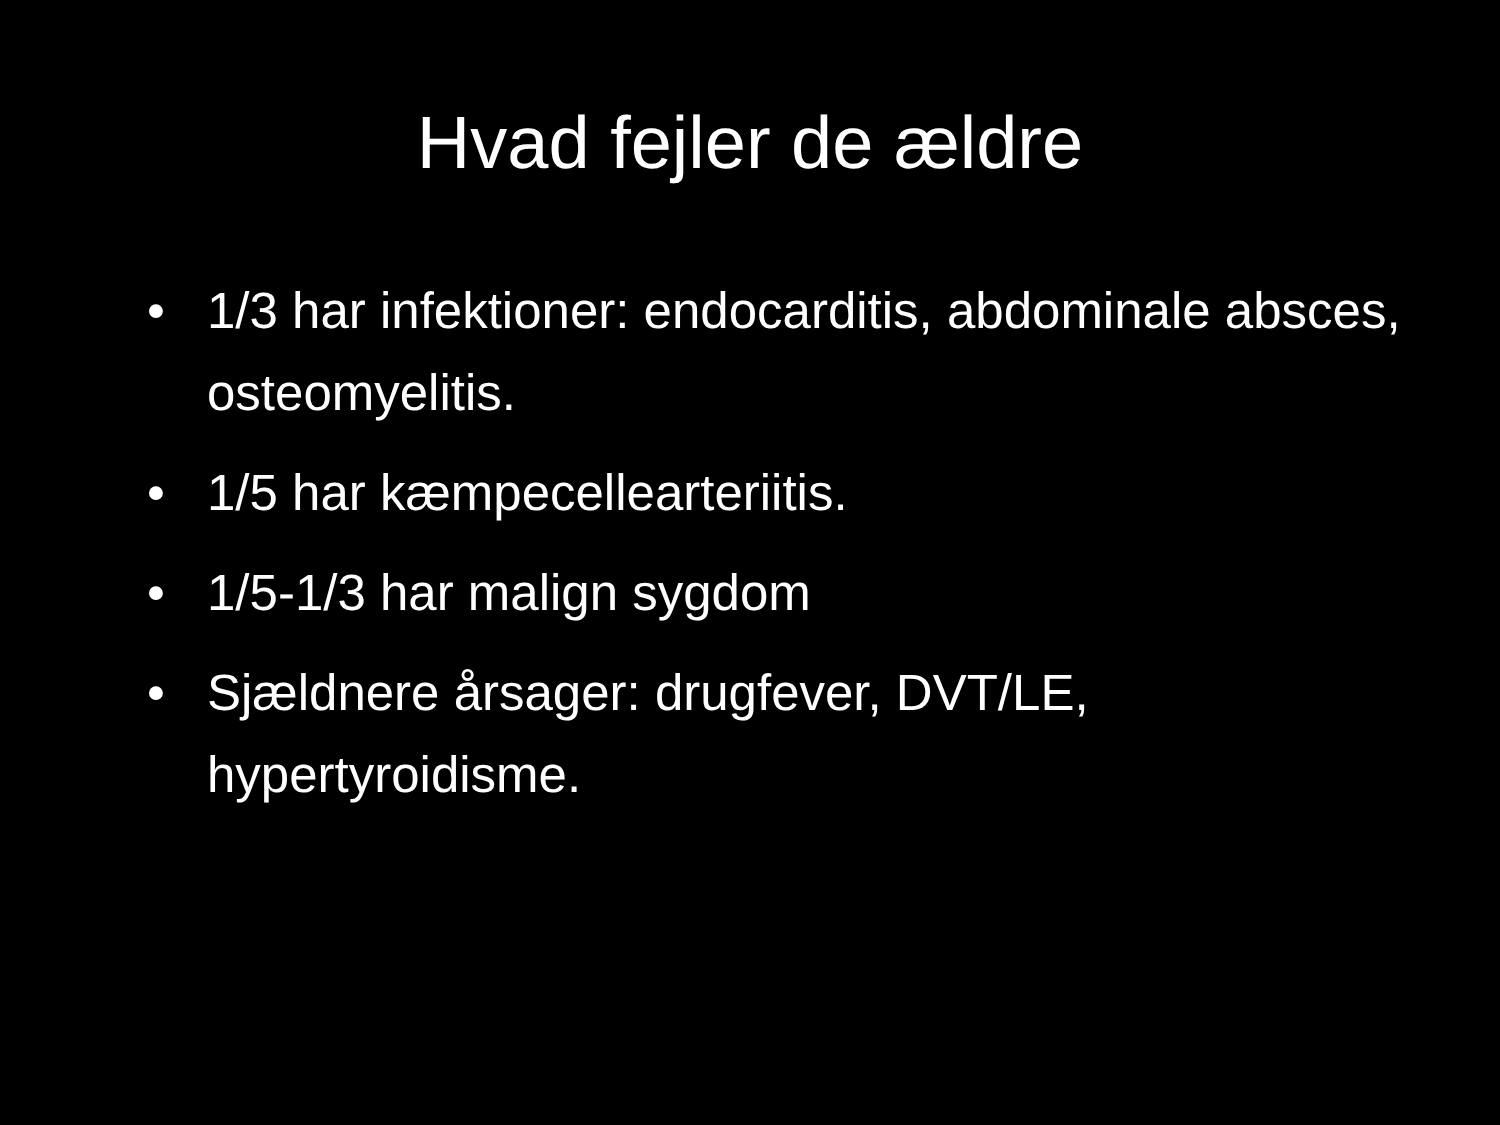Hvad fejler de ældre
• 1/3 har infektioner: endocarditis, abdominale absces, osteomyelitis.
• 1/5 har kæmpecellearteriitis.
• 1/5-1/3 har malign sygdom
• Sjældnere årsager: drugfever, DVT/LE, hypertyroidisme.